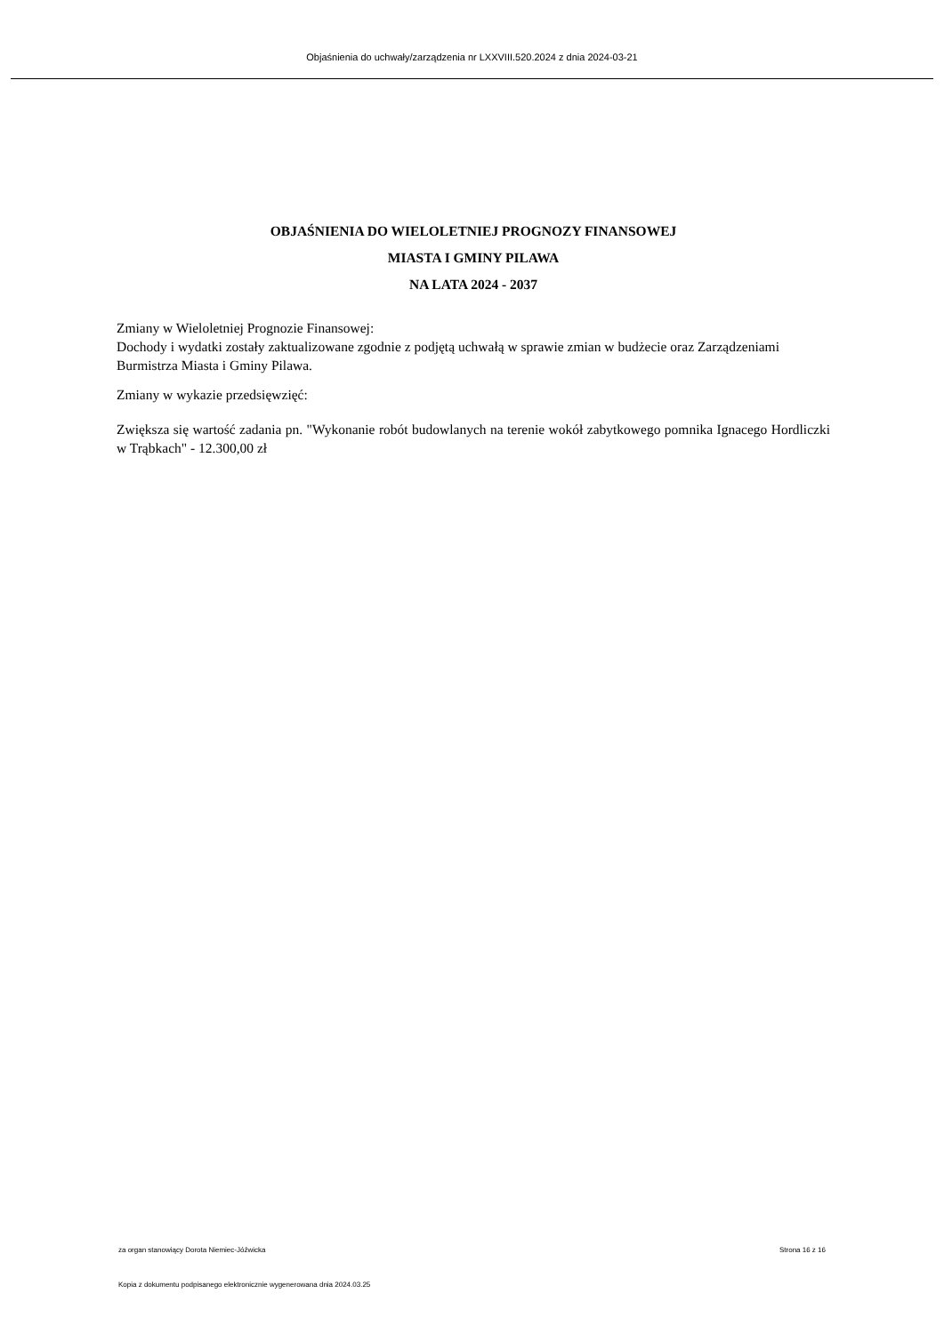Objaśnienia do uchwały/zarządzenia nr LXXVIII.520.2024 z dnia 2024-03-21
OBJAŚNIENIA DO WIELOLETNIEJ PROGNOZY FINANSOWEJ
MIASTA I GMINY PILAWA
NA LATA 2024 - 2037
Zmiany w Wieloletniej Prognozie Finansowej:
Dochody i wydatki zostały zaktualizowane zgodnie z podjętą uchwałą w sprawie zmian w budżecie oraz Zarządzeniami Burmistrza Miasta i Gminy Pilawa.
Zmiany w wykazie przedsięwzięć:
Zwiększa się wartość zadania pn. "Wykonanie robót budowlanych na terenie wokół zabytkowego pomnika Ignacego Hordliczki w Trąbkach" - 12.300,00 zł
za organ stanowiący Dorota Niemiec-Jóźwicka Strona 16 z 16
Kopia z dokumentu podpisanego elektronicznie wygenerowana dnia 2024.03.25